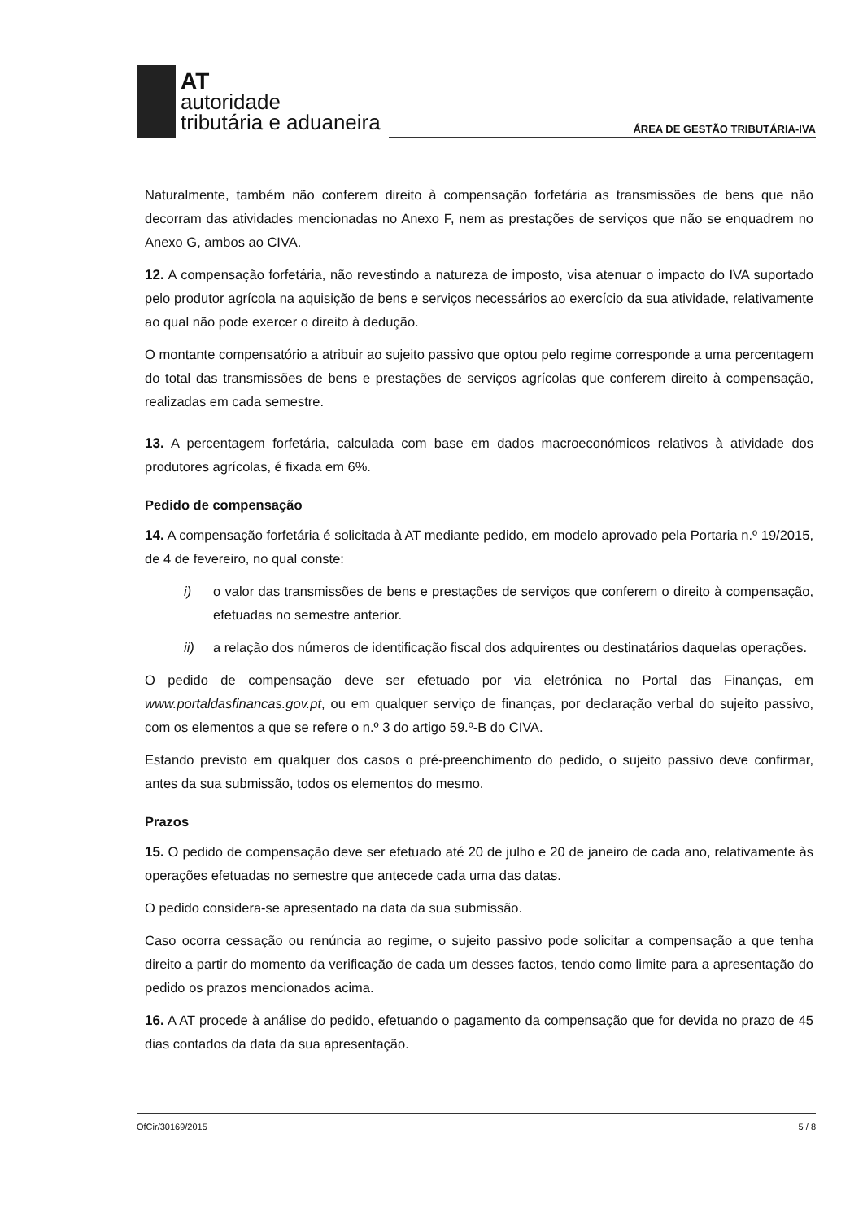AT
autoridade
tributária e aduaneira
ÁREA DE GESTÃO TRIBUTÁRIA-IVA
Naturalmente, também não conferem direito à compensação forfetária as transmissões de bens que não decorram das atividades mencionadas no Anexo F, nem as prestações de serviços que não se enquadrem no Anexo G, ambos ao CIVA.
12. A compensação forfetária, não revestindo a natureza de imposto, visa atenuar o impacto do IVA suportado pelo produtor agrícola na aquisição de bens e serviços necessários ao exercício da sua atividade, relativamente ao qual não pode exercer o direito à dedução.
O montante compensatório a atribuir ao sujeito passivo que optou pelo regime corresponde a uma percentagem do total das transmissões de bens e prestações de serviços agrícolas que conferem direito à compensação, realizadas em cada semestre.
13. A percentagem forfetária, calculada com base em dados macroeconómicos relativos à atividade dos produtores agrícolas, é fixada em 6%.
Pedido de compensação
14. A compensação forfetária é solicitada à AT mediante pedido, em modelo aprovado pela Portaria n.º 19/2015, de 4 de fevereiro, no qual conste:
i) o valor das transmissões de bens e prestações de serviços que conferem o direito à compensação, efetuadas no semestre anterior.
ii) a relação dos números de identificação fiscal dos adquirentes ou destinatários daquelas operações.
O pedido de compensação deve ser efetuado por via eletrónica no Portal das Finanças, em www.portaldasfinancas.gov.pt, ou em qualquer serviço de finanças, por declaração verbal do sujeito passivo, com os elementos a que se refere o n.º 3 do artigo 59.º-B do CIVA.
Estando previsto em qualquer dos casos o pré-preenchimento do pedido, o sujeito passivo deve confirmar, antes da sua submissão, todos os elementos do mesmo.
Prazos
15. O pedido de compensação deve ser efetuado até 20 de julho e 20 de janeiro de cada ano, relativamente às operações efetuadas no semestre que antecede cada uma das datas.
O pedido considera-se apresentado na data da sua submissão.
Caso ocorra cessação ou renúncia ao regime, o sujeito passivo pode solicitar a compensação a que tenha direito a partir do momento da verificação de cada um desses factos, tendo como limite para a apresentação do pedido os prazos mencionados acima.
16. A AT procede à análise do pedido, efetuando o pagamento da compensação que for devida no prazo de 45 dias contados da data da sua apresentação.
OfCir/30169/2015 5 / 8